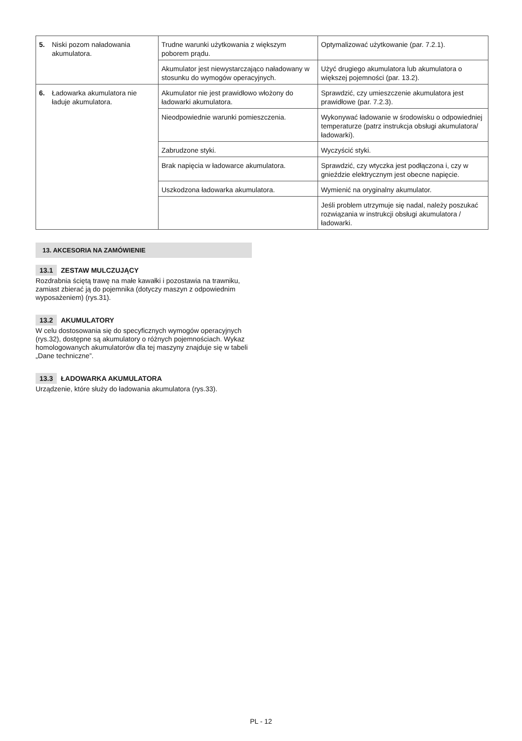| 5. Niski pozom naładowania akumulatora. | Trudne warunki użytkowania z większym poborem prądu. | Optymalizować użytkowanie (par. 7.2.1). |
| | Akumulator jest niewystarczająco naładowany w stosunku do wymogów operacyjnych. | Użyć drugiego akumulatora lub akumulatora o większej pojemności (par. 13.2). |
| 6. Ładowarka akumulatora nie ładuje akumulatora. | Akumulator nie jest prawidłowo włożony do ładowarki akumulatora. | Sprawdzić, czy umieszczenie akumulatora jest prawidłowe (par. 7.2.3). |
| | Nieodpowiednie warunki pomieszczenia. | Wykonywać ładowanie w środowisku o odpowiedniej temperaturze (patrz instrukcja obsługi akumulatora/ładowarki). |
| | Zabrudzone styki. | Wyczyścić styki. |
| | Brak napięcia w ładowarce akumulatora. | Sprawdzić, czy wtyczka jest podłączona i, czy w gnieździe elektrycznym jest obecne napięcie. |
| | Uszkodzona ładowarka akumulatora. | Wymienić na oryginalny akumulator. |
| | | Jeśli problem utrzymuje się nadal, należy poszukać rozwiązania w instrukcji obsługi akumulatora / ładowarki. |
13. AKCESORIA NA ZAMÓWIENIE
13.1 ZESTAW MULCZUJĄCY
Rozdrabnia ściętą trawę na małe kawałki i pozostawia na trawniku, zamiast zbierać ją do pojemnika (dotyczy maszyn z odpowiednim wyposażeniem) (rys.31).
13.2 AKUMULATORY
W celu dostosowania się do specyficznych wymogów operacyjnych (rys.32), dostępne są akumulatory o różnych pojemnościach. Wykaz homologowanych akumulatorów dla tej maszyny znajduje się w tabeli „Dane techniczne”.
13.3 ŁADOWARKA AKUMULATORA
Urządzenie, które służy do ładowania akumulatora (rys.33).
PL - 12